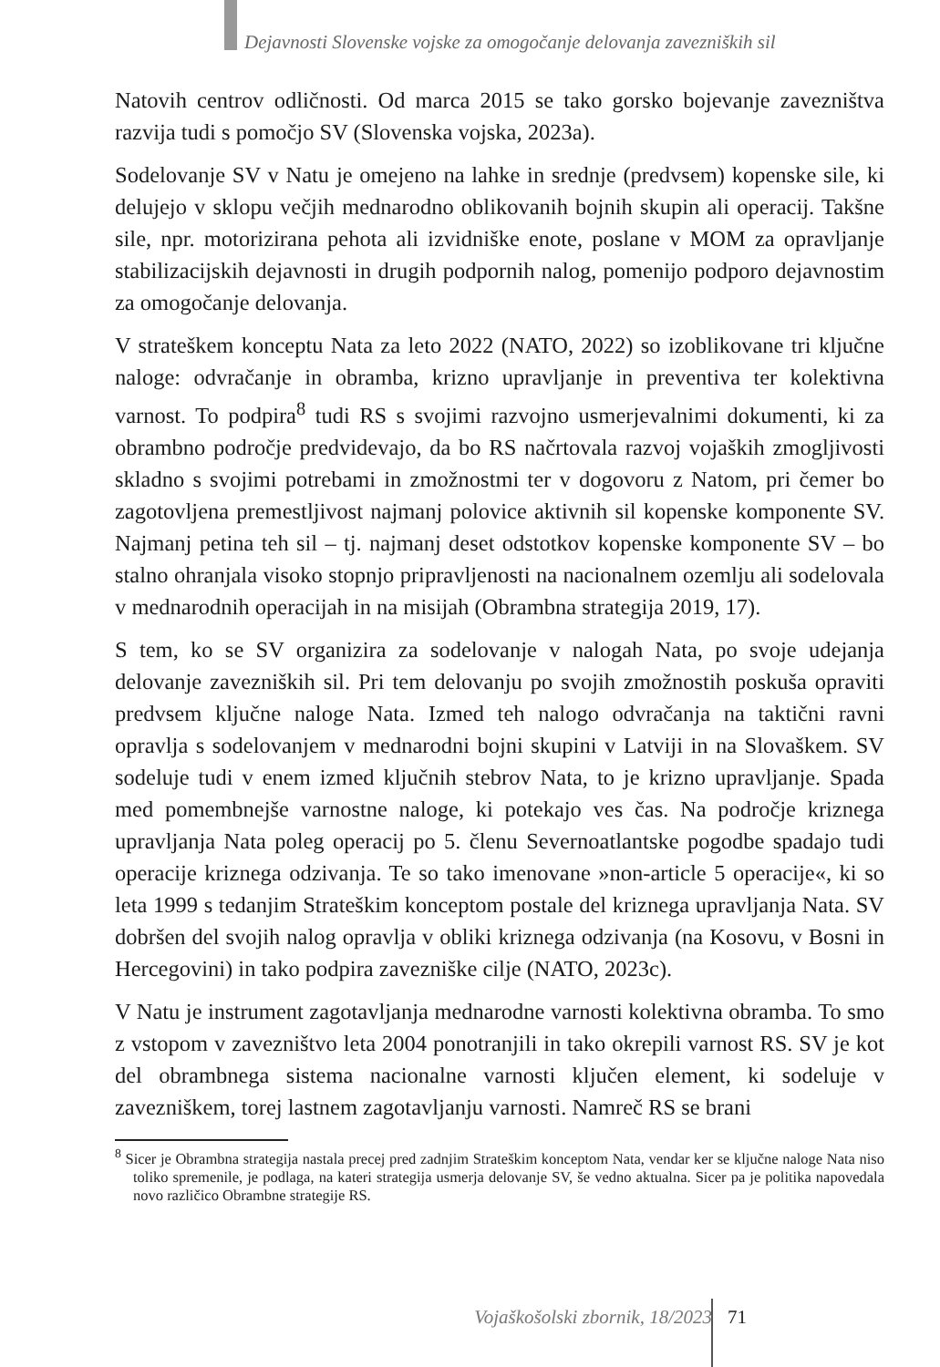Dejavnosti Slovenske vojske za omogočanje delovanja zavezniških sil
Natovih centrov odličnosti. Od marca 2015 se tako gorsko bojevanje zavezništva razvija tudi s pomočjo SV (Slovenska vojska, 2023a).
Sodelovanje SV v Natu je omejeno na lahke in srednje (predvsem) kopenske sile, ki delujejo v sklopu večjih mednarodno oblikovanih bojnih skupin ali operacij. Takšne sile, npr. motorizirana pehota ali izvidniške enote, poslane v MOM za opravljanje stabilizacijskih dejavnosti in drugih podpornih nalog, pomenijo podporo dejavnostim za omogočanje delovanja.
V strateškem konceptu Nata za leto 2022 (NATO, 2022) so izoblikovane tri ključne naloge: odvračanje in obramba, krizno upravljanje in preventiva ter kolektivna varnost. To podpira<sup>8</sup> tudi RS s svojimi razvojno usmerjevalnimi dokumenti, ki za obrambno področje predvidevajo, da bo RS načrtovala razvoj vojaških zmogljivosti skladno s svojimi potrebami in zmožnostmi ter v dogovoru z Natom, pri čemer bo zagotovljena premestljivost najmanj polovice aktivnih sil kopenske komponente SV. Najmanj petina teh sil – tj. najmanj deset odstotkov kopenske komponente SV – bo stalno ohranjala visoko stopnjo pripravljenosti na nacionalnem ozemlju ali sodelovala v mednarodnih operacijah in na misijah (Obrambna strategija 2019, 17).
S tem, ko se SV organizira za sodelovanje v nalogah Nata, po svoje udejanja delovanje zavezniških sil. Pri tem delovanju po svojih zmožnostih poskuša opraviti predvsem ključne naloge Nata. Izmed teh nalogo odvračanja na taktični ravni opravlja s sodelovanjem v mednarodni bojni skupini v Latviji in na Slovaškem. SV sodeluje tudi v enem izmed ključnih stebrov Nata, to je krizno upravljanje. Spada med pomembnejše varnostne naloge, ki potekajo ves čas. Na področje kriznega upravljanja Nata poleg operacij po 5. členu Severnoatlantske pogodbe spadajo tudi operacije kriznega odzivanja. Te so tako imenovane »non-article 5 operacije«, ki so leta 1999 s tedanjim Strateškim konceptom postale del kriznega upravljanja Nata. SV dobršen del svojih nalog opravlja v obliki kriznega odzivanja (na Kosovu, v Bosni in Hercegovini) in tako podpira zavezniške cilje (NATO, 2023c).
V Natu je instrument zagotavljanja mednarodne varnosti kolektivna obramba. To smo z vstopom v zavezništvo leta 2004 ponotranjili in tako okrepili varnost RS. SV je kot del obrambnega sistema nacionalne varnosti ključen element, ki sodeluje v zavezniškem, torej lastnem zagotavljanju varnosti. Namreč RS se brani
<sup>8</sup> Sicer je Obrambna strategija nastala precej pred zadnjim Strateškim konceptom Nata, vendar ker se ključne naloge Nata niso toliko spremenile, je podlaga, na kateri strategija usmerja delovanje SV, še vedno aktualna. Sicer pa je politika napovedala novo različico Obrambne strategije RS.
Vojaškošolski zbornik, 18/2023 71